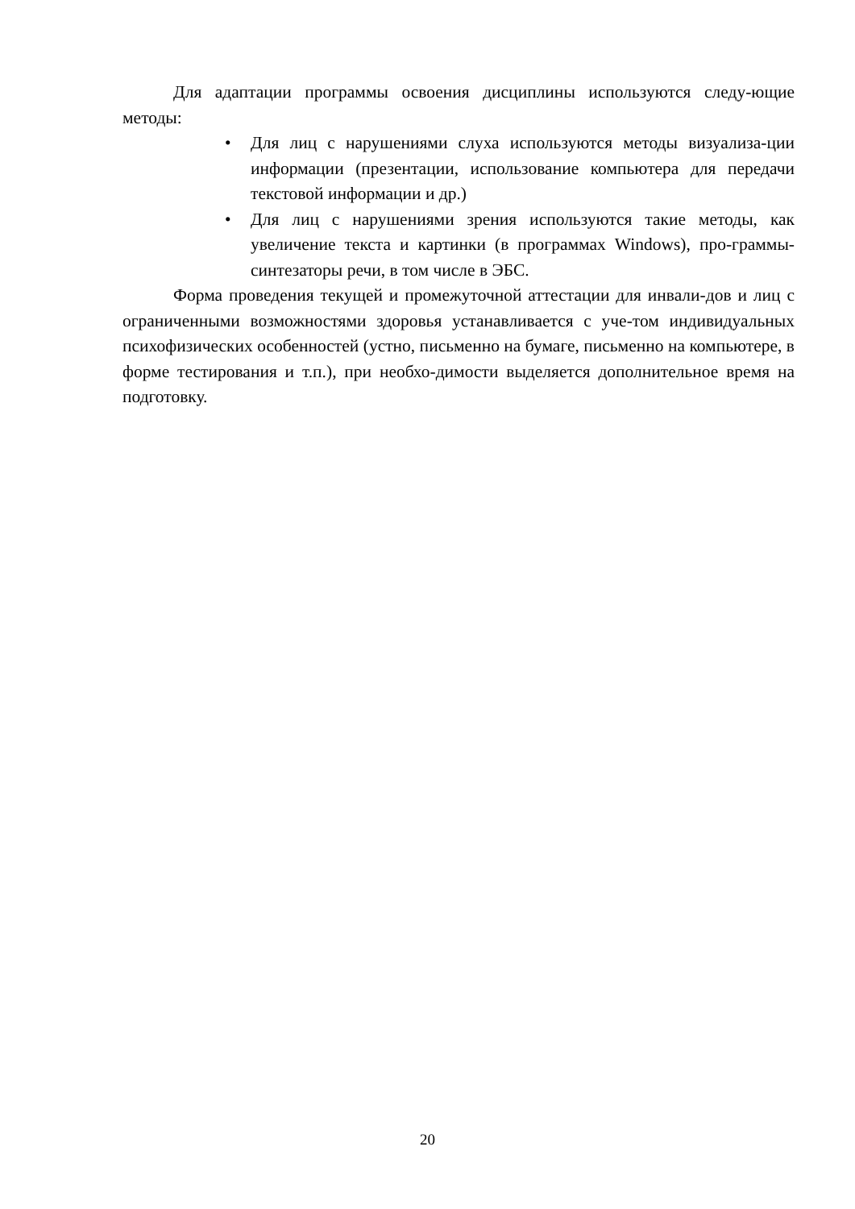Для адаптации программы освоения дисциплины используются следу-ющие методы:
• Для лиц с нарушениями слуха используются методы визуализа-ции информации (презентации, использование компьютера для передачи текстовой информации и др.)
• Для лиц с нарушениями зрения используются такие методы, как увеличение текста и картинки (в программах Windows), про-граммы-синтезаторы речи, в том числе в ЭБС.
Форма проведения текущей и промежуточной аттестации для инвали-дов и лиц с ограниченными возможностями здоровья устанавливается с уче-том индивидуальных психофизических особенностей (устно, письменно на бумаге, письменно на компьютере, в форме тестирования и т.п.), при необхо-димости выделяется дополнительное время на подготовку.
20